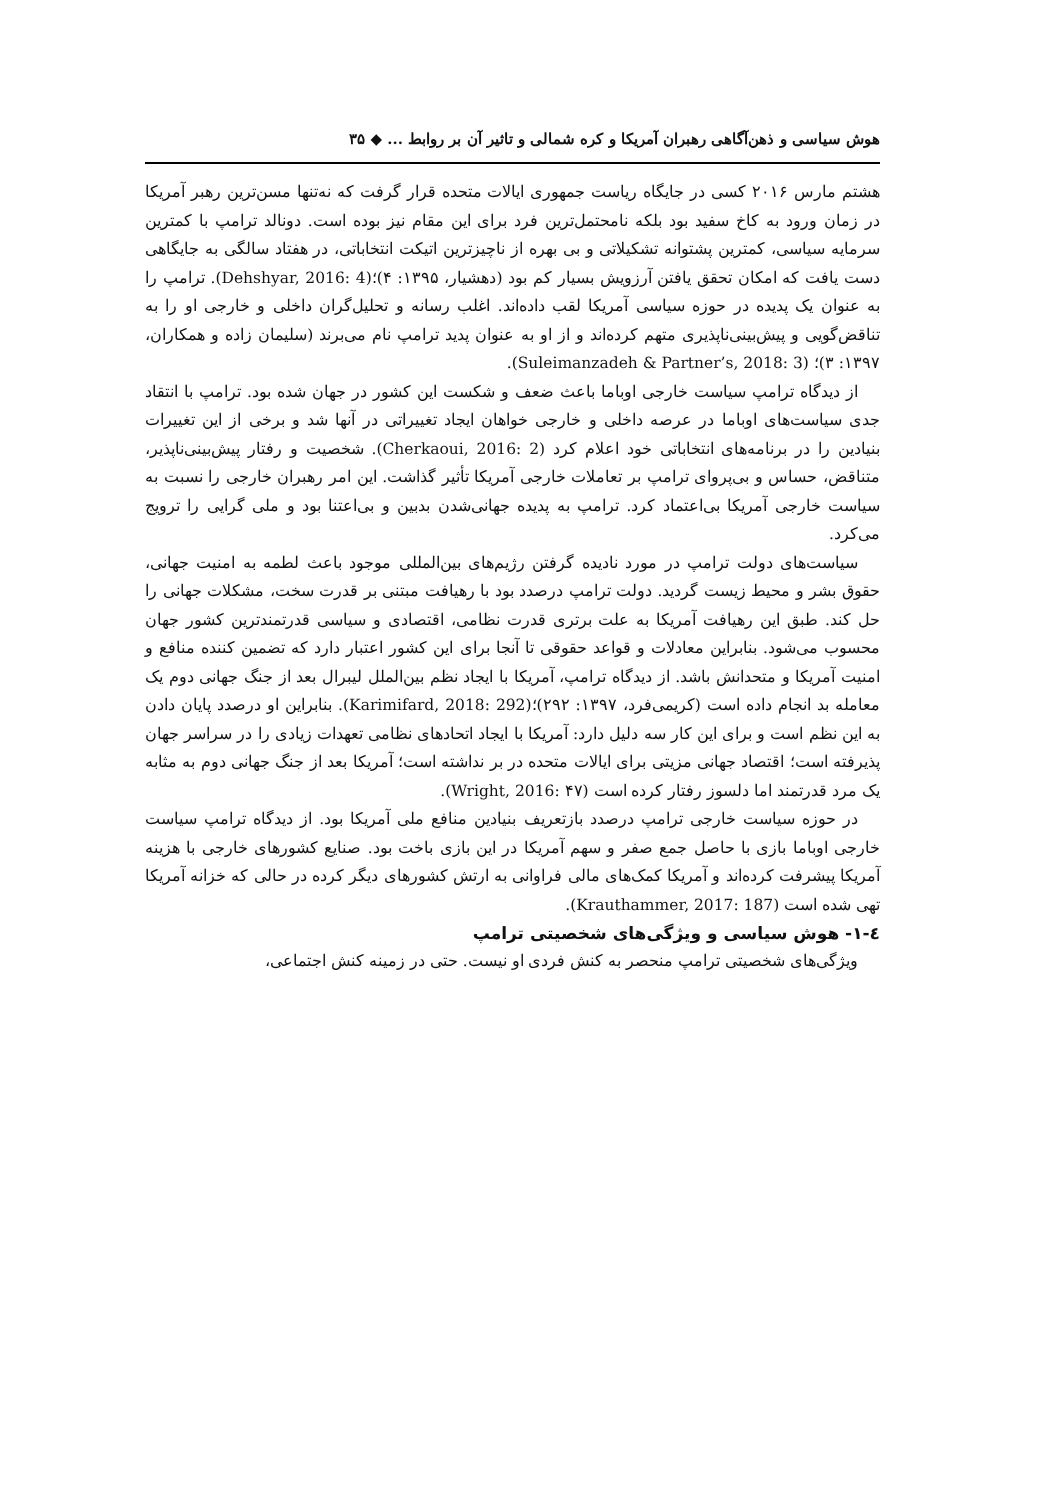هوش سیاسی و ذهن‌آگاهی رهبران آمریکا و کره شمالی و تاثیر آن بر روابط ... ◆ ۳۵
هشتم مارس ۲۰۱۶ کسی در جایگاه ریاست جمهوری ایالات متحده قرار گرفت که نه‌تنها مسن‌ترین رهبر آمریکا در زمان ورود به کاخ سفید بود بلکه نامحتمل‌ترین فرد برای این مقام نیز بوده است. دونالد ترامپ با کمترین سرمایه سیاسی، کمترین پشتوانه تشکیلاتی و بی بهره از ناچیزترین اتیکت انتخاباتی، در هفتاد سالگی به جایگاهی دست یافت که امکان تحقق یافتن آرزویش بسیار کم بود (دهشیار، ۱۳۹۵: ۴)؛(Dehshyar, 2016: 4). ترامپ را به عنوان یک پدیده در حوزه سیاسی آمریکا لقب داده‌اند. اغلب رسانه و تحلیل‌گران داخلی و خارجی او را به تناقض‌گویی و پیش‌بینی‌ناپذیری متهم کرده‌اند و از او به عنوان پدید ترامپ نام می‌برند (سلیمان زاده و همکاران، ۱۳۹۷: ۳)؛ (Suleimanzadeh & Partner’s, 2018: 3).
از دیدگاه ترامپ سیاست خارجی اوباما باعث ضعف و شکست این کشور در جهان شده بود. ترامپ با انتقاد جدی سیاست‌های اوباما در عرصه داخلی و خارجی خواهان ایجاد تغییراتی در آنها شد و برخی از این تغییرات بنیادین را در برنامه‌های انتخاباتی خود اعلام کرد (Cherkaoui, 2016: 2). شخصیت و رفتار پیش‌بینی‌ناپذیر، متناقض، حساس و بی‌پروای ترامپ بر تعاملات خارجی آمریکا تأثیر گذاشت. این امر رهبران خارجی را نسبت به سیاست خارجی آمریکا بی‌اعتماد کرد. ترامپ به پدیده جهانی‌شدن بدبین و بی‌اعتنا بود و ملی گرایی را ترویج می‌کرد.
سیاست‌های دولت ترامپ در مورد نادیده گرفتن رژیم‌های بین‌المللی موجود باعث لطمه به امنیت جهانی، حقوق بشر و محیط زیست گردید. دولت ترامپ درصدد بود با رهیافت مبتنی بر قدرت سخت، مشکلات جهانی را حل کند. طبق این رهیافت آمریکا به علت برتری قدرت نظامی، اقتصادی و سیاسی قدرتمندترین کشور جهان محسوب می‌شود. بنابراین معادلات و قواعد حقوقی تا آنجا برای این کشور اعتبار دارد که تضمین کننده منافع و امنیت آمریکا و متحدانش باشد. از دیدگاه ترامپ، آمریکا با ایجاد نظم بین‌الملل لیبرال بعد از جنگ جهانی دوم یک معامله بد انجام داده است (کریمی‌فرد، ۱۳۹۷: ۲۹۲)؛(Karimifard, 2018: 292). بنابراین او درصدد پایان دادن به این نظم است و برای این کار سه دلیل دارد: آمریکا با ایجاد اتحادهای نظامی تعهدات زیادی را در سراسر جهان پذیرفته است؛ اقتصاد جهانی مزیتی برای ایالات متحده در بر نداشته است؛ آمریکا بعد از جنگ جهانی دوم به مثابه یک مرد قدرتمند اما دلسوز رفتار کرده است (Wright, 2016: ۴۷).
در حوزه سیاست خارجی ترامپ درصدد بازتعریف بنیادین منافع ملی آمریکا بود. از دیدگاه ترامپ سیاست خارجی اوباما بازی با حاصل جمع صفر و سهم آمریکا در این بازی باخت بود. صنایع کشورهای خارجی با هزینه آمریکا پیشرفت کرده‌اند و آمریکا کمک‌های مالی فراوانی به ارتش کشورهای دیگر کرده در حالی که خزانه آمریکا تهی شده است (Krauthammer, 2017: 187).
٤-١- هوش سیاسی و ویژگی‌های شخصیتی ترامپ
ویژگی‌های شخصیتی ترامپ منحصر به کنش فردی او نیست. حتی در زمینه کنش اجتماعی،